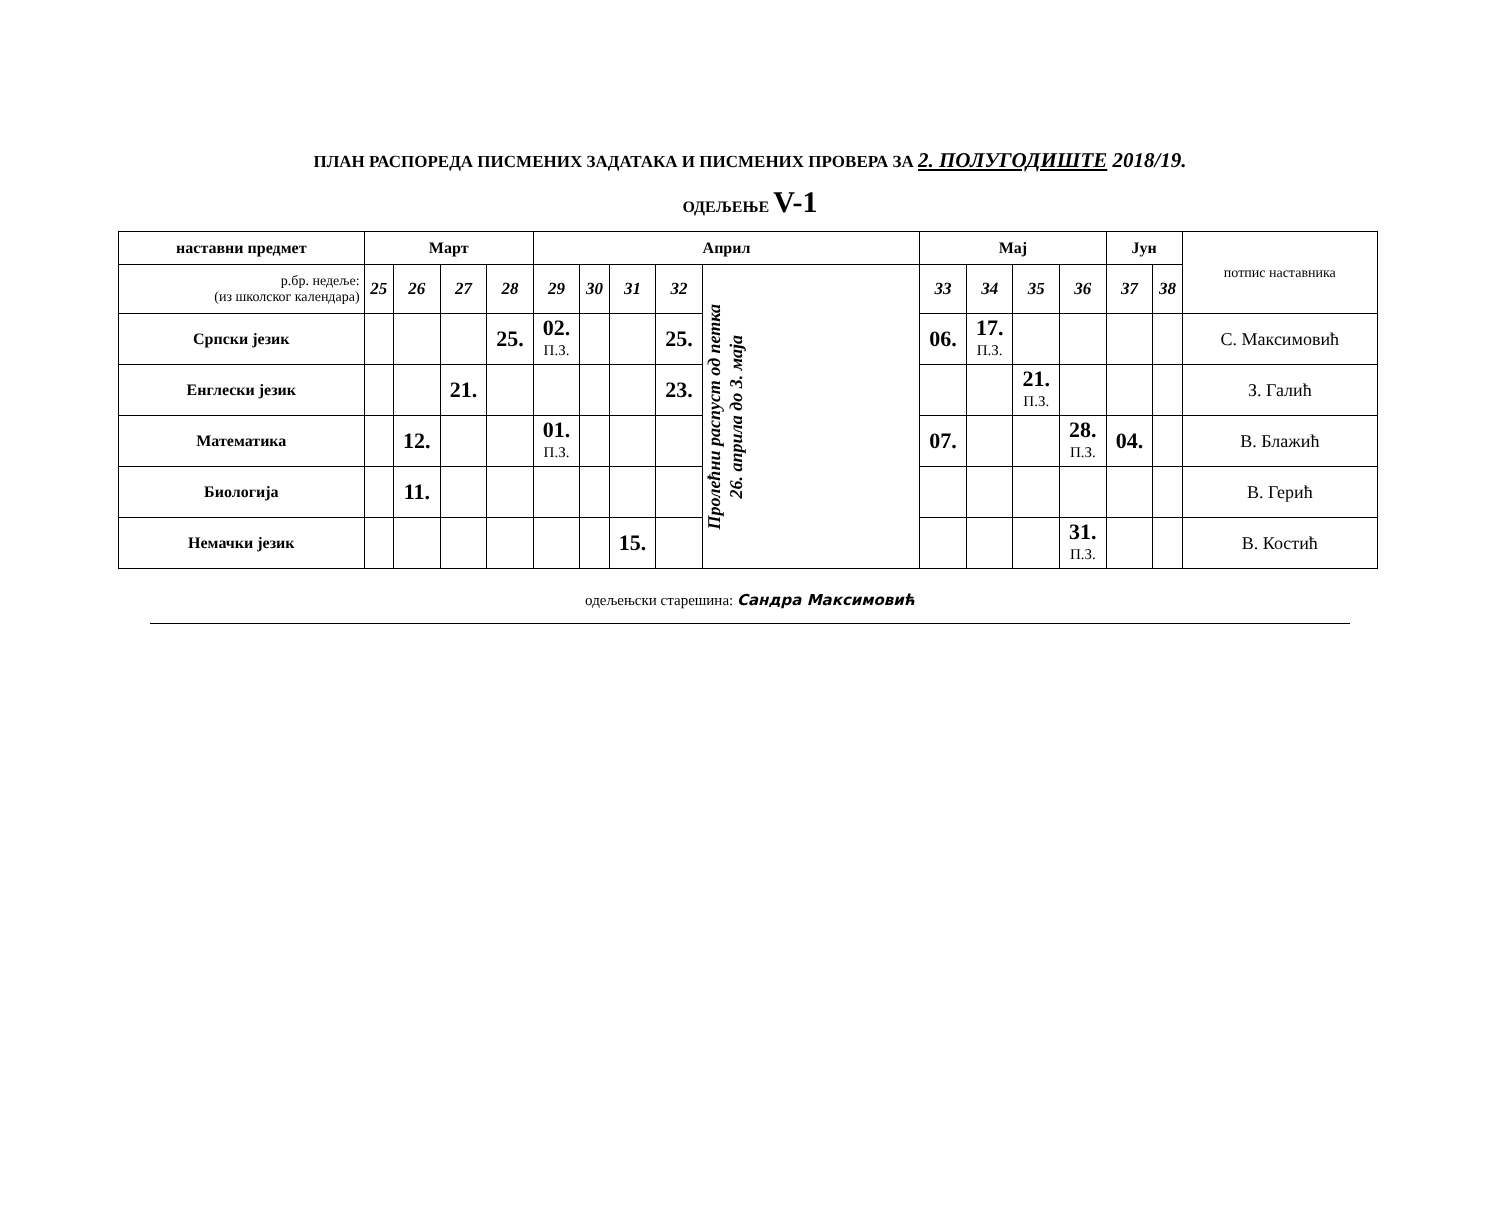ПЛАН РАСПОРЕДА ПИСМЕНИХ ЗАДАТАКА И ПИСМЕНИХ ПРОВЕРА ЗА 2. ПОЛУГОДИШТЕ 2018/19.
ОДЕЉЕЊЕ V-1
| наставни предмет | Март | | | | Април | | | | | Мај | | | | Јун | | потпис наставника |
| р.бр. недеље: (из школског календара) | 25 | 26 | 27 | 28 | 29 | 30 | 31 | 32 | Пролећни распуст од петка 26. априла до 3. маја | 33 | 34 | 35 | 36 | 37 | 38 | |
| Српски језик | | | | 25. | 02. П.З. | | | 25. | | 06. | 17. П.З. | | | | | С. Максимовић |
| Енглески језик | | | 21. | | | | | 23. | | | | 21. П.З. | | | | З. Галић |
| Математика | | 12. | | | 01. П.З. | | | | | 07. | | | 28. П.З. | 04. | | В. Блажић |
| Биологија | | 11. | | | | | | | | | | | | | | В. Герић |
| Немачки језик | | | | | | | 15. | | | | | | 31. П.З. | | | В. Костић |
одељењски старешина: Сандра Максимовић